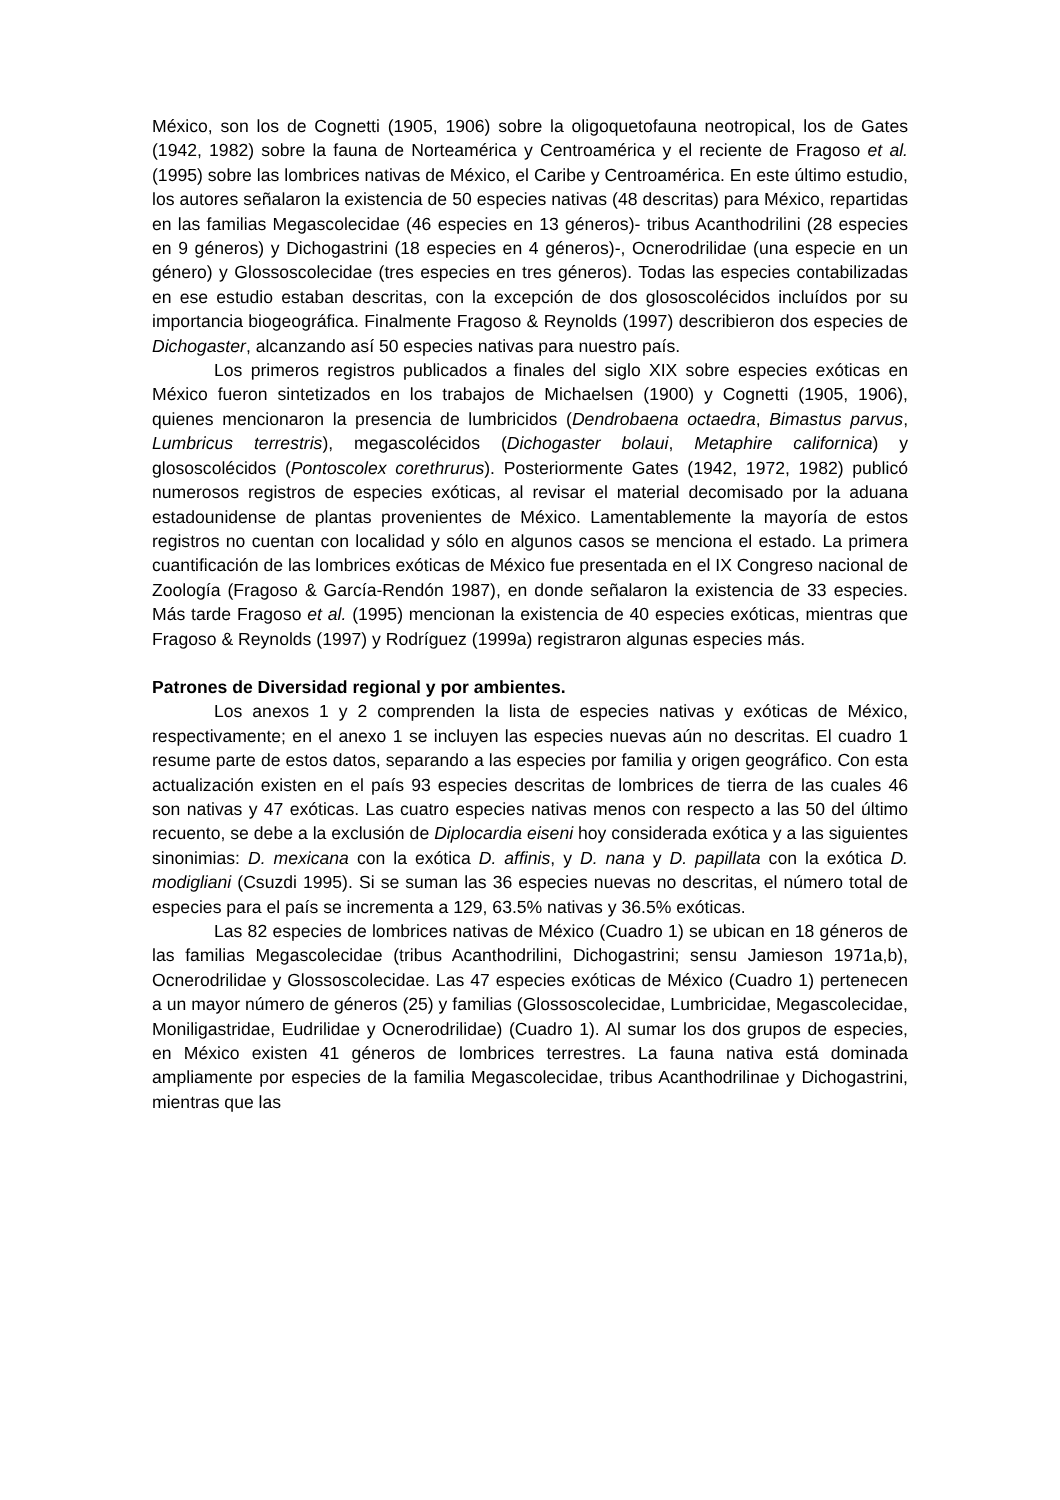México, son los de Cognetti (1905, 1906) sobre la oligoquetofauna neotropical, los de Gates (1942, 1982) sobre la fauna de Norteamérica y Centroamérica y el reciente de Fragoso et al. (1995) sobre las lombrices nativas de México, el Caribe y Centroamérica. En este último estudio, los autores señalaron la existencia de 50 especies nativas (48 descritas) para México, repartidas en las familias Megascolecidae (46 especies en 13 géneros)- tribus Acanthodrilini (28 especies en 9 géneros) y Dichogastrini (18 especies en 4 géneros)-, Ocnerodrilidae (una especie en un género) y Glossoscolecidae (tres especies en tres géneros). Todas las especies contabilizadas en ese estudio estaban descritas, con la excepción de dos glososcolécidos incluídos por su importancia biogeográfica. Finalmente Fragoso & Reynolds (1997) describieron dos especies de Dichogaster, alcanzando así 50 especies nativas para nuestro país.
Los primeros registros publicados a finales del siglo XIX sobre especies exóticas en México fueron sintetizados en los trabajos de Michaelsen (1900) y Cognetti (1905, 1906), quienes mencionaron la presencia de lumbricidos (Dendrobaena octaedra, Bimastus parvus, Lumbricus terrestris), megascolécidos (Dichogaster bolaui, Metaphire californica) y glososcolécidos (Pontoscolex corethrurus). Posteriormente Gates (1942, 1972, 1982) publicó numerosos registros de especies exóticas, al revisar el material decomisado por la aduana estadounidense de plantas provenientes de México. Lamentablemente la mayoría de estos registros no cuentan con localidad y sólo en algunos casos se menciona el estado. La primera cuantificación de las lombrices exóticas de México fue presentada en el IX Congreso nacional de Zoología (Fragoso & García-Rendón 1987), en donde señalaron la existencia de 33 especies. Más tarde Fragoso et al. (1995) mencionan la existencia de 40 especies exóticas, mientras que Fragoso & Reynolds (1997) y Rodríguez (1999a) registraron algunas especies más.
Patrones de Diversidad regional y por ambientes.
Los anexos 1 y 2 comprenden la lista de especies nativas y exóticas de México, respectivamente; en el anexo 1 se incluyen las especies nuevas aún no descritas. El cuadro 1 resume parte de estos datos, separando a las especies por familia y origen geográfico. Con esta actualización existen en el país 93 especies descritas de lombrices de tierra de las cuales 46 son nativas y 47 exóticas. Las cuatro especies nativas menos con respecto a las 50 del último recuento, se debe a la exclusión de Diplocardia eiseni hoy considerada exótica y a las siguientes sinonimias: D. mexicana con la exótica D. affinis, y D. nana y D. papillata con la exótica D. modigliani (Csuzdi 1995). Si se suman las 36 especies nuevas no descritas, el número total de especies para el país se incrementa a 129, 63.5% nativas y 36.5% exóticas.
Las 82 especies de lombrices nativas de México (Cuadro 1) se ubican en 18 géneros de las familias Megascolecidae (tribus Acanthodrilini, Dichogastrini; sensu Jamieson 1971a,b), Ocnerodrilidae y Glossoscolecidae. Las 47 especies exóticas de México (Cuadro 1) pertenecen a un mayor número de géneros (25) y familias (Glossoscolecidae, Lumbricidae, Megascolecidae, Moniligastridae, Eudrilidae y Ocnerodrilidae) (Cuadro 1). Al sumar los dos grupos de especies, en México existen 41 géneros de lombrices terrestres. La fauna nativa está dominada ampliamente por especies de la familia Megascolecidae, tribus Acanthodrilinae y Dichogastrini, mientras que las